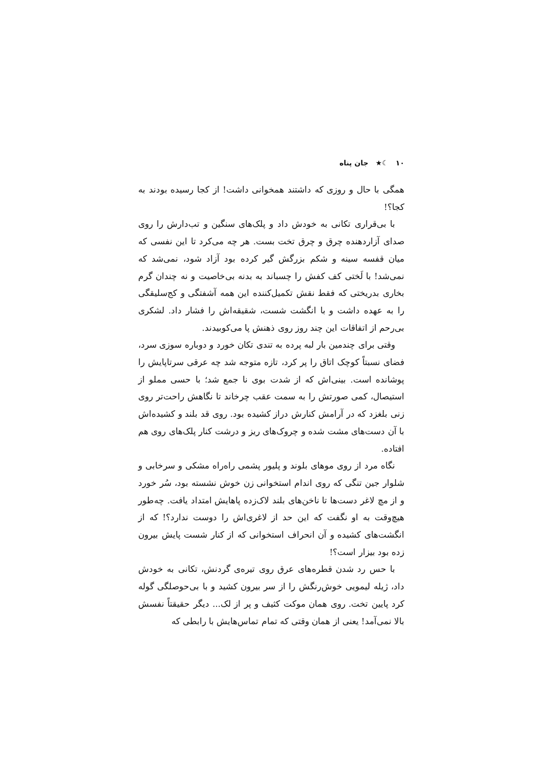۱۰ ☾★ جان پناه
همگی با حال و روزی که داشتند همخوانی داشت! از کجا رسیده بودند به کجا؟!
با بی‌قراری تکانی به خودش داد و پلک‌های سنگین و تب‌دارش را روی صدای آزاردهنده چرق و چرق تخت بست. هر چه می‌کرد تا این نفسی که میان قفسه سینه و شکم بزرگش گیر کرده بود آزاد شود، نمی‌شد که نمی‌شد! با لَختی کف کفش را چسباند به بدنه بی‌خاصیت و نه چندان گرم بخاری بدریختی که فقط نقش تکمیل‌کننده این همه آشفتگی و کج‌سلیقگی را به عهده داشت و با انگشت شست، شقیقه‌اش را فشار داد. لشکری بی‌رحم از اتفاقات این چند روز روی ذهنش پا می‌کوبیدند.
وقتی برای چندمین بار لبه پرده به تندی تکان خورد و دوباره سوزی سرد، فضای نسبتاً کوچک اتاق را پر کرد، تازه متوجه شد چه عرقی سرتاپایش را پوشانده است. بینی‌اش که از شدت بوی نا جمع شد؛ با حسی مملو از استیصال، کمی صورتش را به سمت عقب چرخاند تا نگاهش راحت‌تر روی زنی بلغزد که در آرامش کنارش دراز کشیده بود. روی قد بلند و کشیده‌اش با آن دست‌های مشت شده و چروک‌های ریز و درشت کنار پلک‌های روی هم افتاده.
نگاه مرد از روی موهای بلوند و پلیور پشمی راه‌راه مشکی و سرخابی و شلوار جین تنگی که روی اندام استخوانی زن خوش نشسته بود، سُر خورد و از مچ لاغر دست‌ها تا ناخن‌های بلند لاک‌زده پاهایش امتداد یافت. چه‌طور هیچ‌وقت به او نگفت که این حد از لاغری‌اش را دوست ندارد؟! که از انگشت‌های کشیده و آن انحراف استخوانی که از کنار شست پایش بیرون زده بود بیزار است؟!
با حس رد شدن قطره‌های عرق روی تیره‌ی گردنش، تکانی به خودش داد، ژیله لیمویی خوش‌رنگش را از سر بیرون کشید و با بی‌حوصلگی گوله کرد پایین تخت. روی همان موکت کثیف و پر از لک... دیگر حقیقتاً نفسش بالا نمی‌آمد! یعنی از همان وقتی که تمام تماس‌هایش با رابطی که